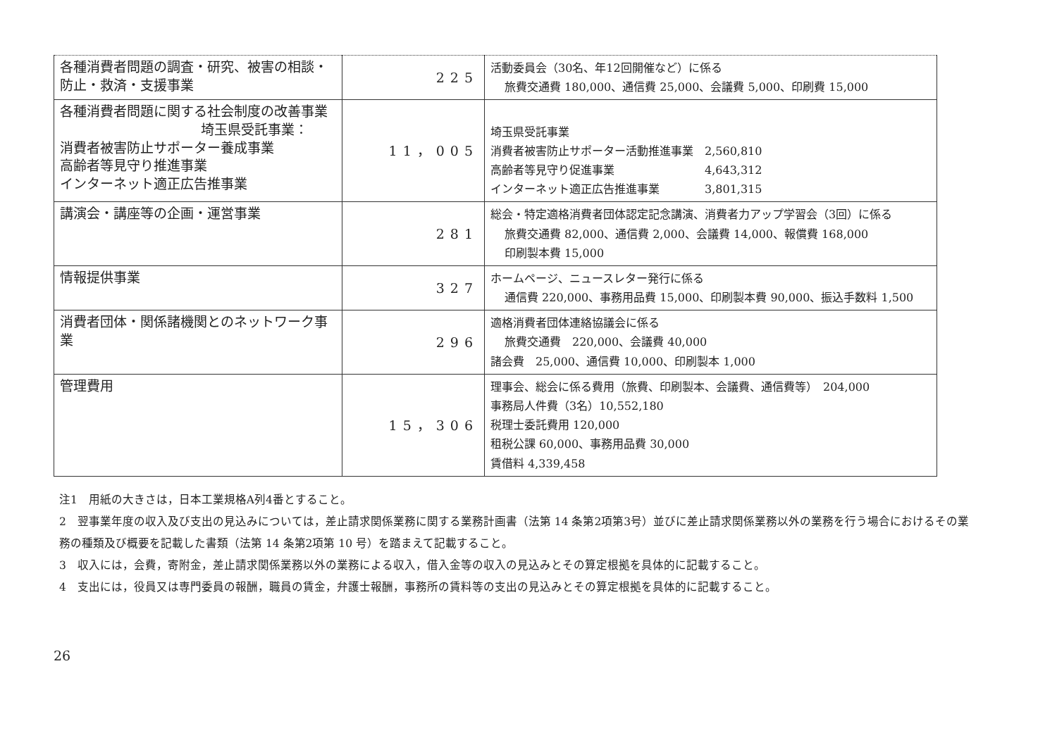| 各種消費者問題の調査・研究、被害の相談・防止・救済・支援事業 | 225 | 活動委員会（30名、年12回開催など）に係る 旅費交通費 180,000、通信費 25,000、会議費 5,000、印刷費 15,000 |
| 各種消費者問題に関する社会制度の改善事業 埼玉県受託事業： 消費者被害防止サポーター養成事業 高齢者等見守り推進事業 インターネット適正広告推事業 | 11，005 | 埼玉県受託事業 消費者被害防止サポーター活動推進事業 2,560,810 高齢者等見守り促進事業 4,643,312 インターネット適正広告推進事業 3,801,315 |
| 講演会・講座等の企画・運営事業 | 281 | 総会・特定適格消費者団体認定記念講演、消費者力アップ学習会（3回）に係る 旅費交通費 82,000、通信費 2,000、会議費 14,000、報償費 168,000 印刷製本費 15,000 |
| 情報提供事業 | 327 | ホームページ、ニュースレター発行に係る 通信費 220,000、事務用品費 15,000、印刷製本費 90,000、振込手数料 1,500 |
| 消費者団体・関係諸機関とのネットワーク事業 | 296 | 適格消費者団体連絡協議会に係る 旅費交通費 220,000、会議費 40,000 諸会費 25,000、通信費 10,000、印刷製本 1,000 |
| 管理費用 | 15，306 | 理事会、総会に係る費用（旅費、印刷製本、会議費、通信費等） 204,000 事務局人件費（3名）10,552,180 税理士委託費用 120,000 租税公課 60,000、事務用品費 30,000 賃借料 4,339,458 |
注1　用紙の大きさは，日本工業規格A列4番とすること。
2　翌事業年度の収入及び支出の見込みについては，差止請求関係業務に関する業務計画書（法第 14 条第2項第3号）並びに差止請求関係業務以外の業務を行う場合におけるその業務の種類及び概要を記載した書類（法第 14 条第2項第 10 号）を踏まえて記載すること。
3　収入には，会費，寄附金，差止請求関係業務以外の業務による収入，借入金等の収入の見込みとその算定根拠を具体的に記載すること。
4　支出には，役員又は専門委員の報酬，職員の賃金，弁護士報酬，事務所の賃料等の支出の見込みとその算定根拠を具体的に記載すること。
26